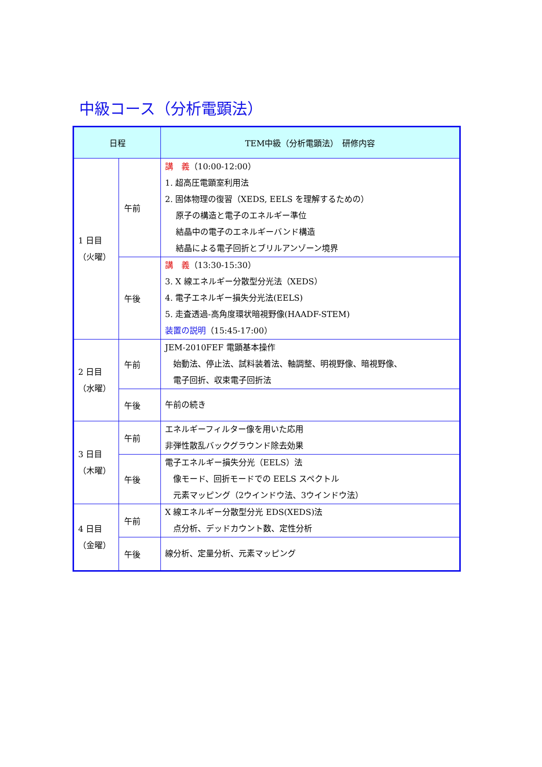中級コース（分析電顕法）
| 日程 | | TEM中級（分析電顕法） 研修内容 |
| --- | --- | --- |
| 1 日目 （火曜） | 午前 | 講 義 （10:00-12:00） 1. 超高圧電顕室利用法 2. 固体物理の復習（XEDS, EELS を理解するための） 原子の構造と電子のエネルギー準位 結晶中の電子のエネルギーバンド構造 結晶による電子回折とブリルアンゾーン境界 |
| | 午後 | 講 義 （13:30-15:30） 3. X 線エネルギー分散型分光法（XEDS） 4. 電子エネルギー損失分光法(EELS) 5. 走査透過-高角度環状暗視野像(HAADF-STEM) 装置の説明 （15:45-17:00） |
| 2 日目 （水曜） | 午前 | JEM-2010FEF 電顕基本操作 始動法、停止法、試料装着法、軸調整、明視野像、暗視野像、 電子回折、収束電子回折法 |
| | 午後 | 午前の続き |
| 3 日目 （木曜） | 午前 | エネルギーフィルター像を用いた応用 非弾性散乱バックグラウンド除去効果 |
| | 午後 | 電子エネルギー損失分光（EELS）法 像モード、回折モードでの EELS スペクトル 元素マッピング（2ウインドウ法、3ウインドウ法） |
| 4 日目 （金曜） | 午前 | X 線エネルギー分散型分光 EDS(XEDS)法 点分析、デッドカウント数、定性分析 |
| | 午後 | 線分析、定量分析、元素マッピング |